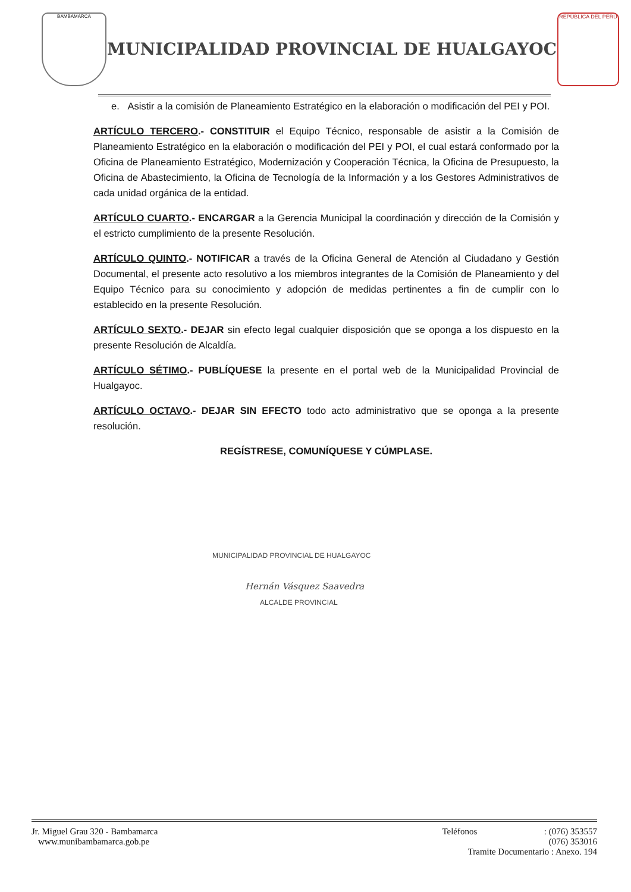BAMBAMARCA
MUNICIPALIDAD PROVINCIAL DE HUALGAYOC
REPÚBLICA DEL PERÚ
e. Asistir a la comisión de Planeamiento Estratégico en la elaboración o modificación del PEI y POI.
ARTÍCULO TERCERO.- CONSTITUIR el Equipo Técnico, responsable de asistir a la Comisión de Planeamiento Estratégico en la elaboración o modificación del PEI y POI, el cual estará conformado por la Oficina de Planeamiento Estratégico, Modernización y Cooperación Técnica, la Oficina de Presupuesto, la Oficina de Abastecimiento, la Oficina de Tecnología de la Información y a los Gestores Administrativos de cada unidad orgánica de la entidad.
ARTÍCULO CUARTO.- ENCARGAR a la Gerencia Municipal la coordinación y dirección de la Comisión y el estricto cumplimiento de la presente Resolución.
ARTÍCULO QUINTO.- NOTIFICAR a través de la Oficina General de Atención al Ciudadano y Gestión Documental, el presente acto resolutivo a los miembros integrantes de la Comisión de Planeamiento y del Equipo Técnico para su conocimiento y adopción de medidas pertinentes a fin de cumplir con lo establecido en la presente Resolución.
ARTÍCULO SEXTO.- DEJAR sin efecto legal cualquier disposición que se oponga a los dispuesto en la presente Resolución de Alcaldía.
ARTÍCULO SÉTIMO.- PUBLÍQUESE la presente en el portal web de la Municipalidad Provincial de Hualgayoc.
ARTÍCULO OCTAVO.- DEJAR SIN EFECTO todo acto administrativo que se oponga a la presente resolución.
REGÍSTRESE, COMUNÍQUESE Y CÚMPLASE.
MUNICIPALIDAD PROVINCIAL DE HUALGAYOC
Hernán Vásquez Saavedra
ALCALDE PROVINCIAL
Jr. Miguel Grau 320 - Bambamarca
www.munibambamarca.gob.pe
Teléfonos : (076) 353557
(076) 353016
Tramite Documentario : Anexo. 194